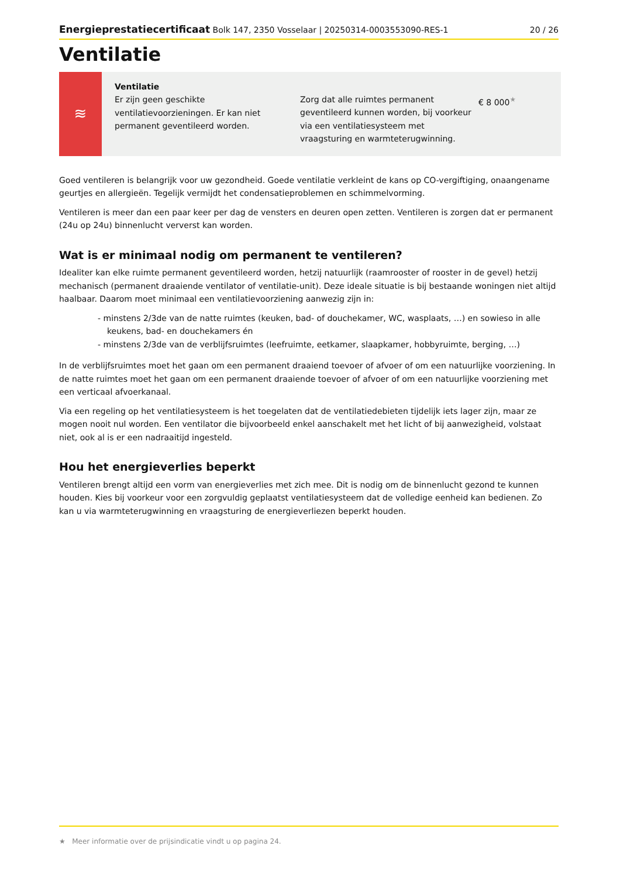Energieprestatiecertificaat Bolk 147, 2350 Vosselaar | 20250314-0003553090-RES-1 20 / 26
Ventilatie
≋
Ventilatie
Er zijn geen geschikte ventilatievoorzieningen. Er kan niet permanent geventileerd worden.
Zorg dat alle ruimtes permanent geventileerd kunnen worden, bij voorkeur via een ventilatiesysteem met vraagsturing en warmteterugwinning.
€ 8 000<sup>★</sup>
Goed ventileren is belangrijk voor uw gezondheid. Goede ventilatie verkleint de kans op CO-vergiftiging, onaangename geurtjes en allergieën. Tegelijk vermijdt het condensatieproblemen en schimmelvorming.
Ventileren is meer dan een paar keer per dag de vensters en deuren open zetten. Ventileren is zorgen dat er permanent (24u op 24u) binnenlucht ververst kan worden.
Wat is er minimaal nodig om permanent te ventileren?
Idealiter kan elke ruimte permanent geventileerd worden, hetzij natuurlijk (raamrooster of rooster in de gevel) hetzij mechanisch (permanent draaiende ventilator of ventilatie-unit). Deze ideale situatie is bij bestaande woningen niet altijd haalbaar. Daarom moet minimaal een ventilatievoorziening aanwezig zijn in:
- minstens 2/3de van de natte ruimtes (keuken, bad- of douchekamer, WC, wasplaats, …) en sowieso in alle keukens, bad- en douchekamers én
- minstens 2/3de van de verblijfsruimtes (leefruimte, eetkamer, slaapkamer, hobbyruimte, berging, …)
In de verblijfsruimtes moet het gaan om een permanent draaiend toevoer of afvoer of om een natuurlijke voorziening. In de natte ruimtes moet het gaan om een permanent draaiende toevoer of afvoer of om een natuurlijke voorziening met een verticaal afvoerkanaal.
Via een regeling op het ventilatiesysteem is het toegelaten dat de ventilatiedebieten tijdelijk iets lager zijn, maar ze mogen nooit nul worden. Een ventilator die bijvoorbeeld enkel aanschakelt met het licht of bij aanwezigheid, volstaat niet, ook al is er een nadraaitijd ingesteld.
Hou het energieverlies beperkt
Ventileren brengt altijd een vorm van energieverlies met zich mee. Dit is nodig om de binnenlucht gezond te kunnen houden. Kies bij voorkeur voor een zorgvuldig geplaatst ventilatiesysteem dat de volledige eenheid kan bedienen. Zo kan u via warmteterugwinning en vraagsturing de energieverliezen beperkt houden.
★ Meer informatie over de prijsindicatie vindt u op pagina 24.